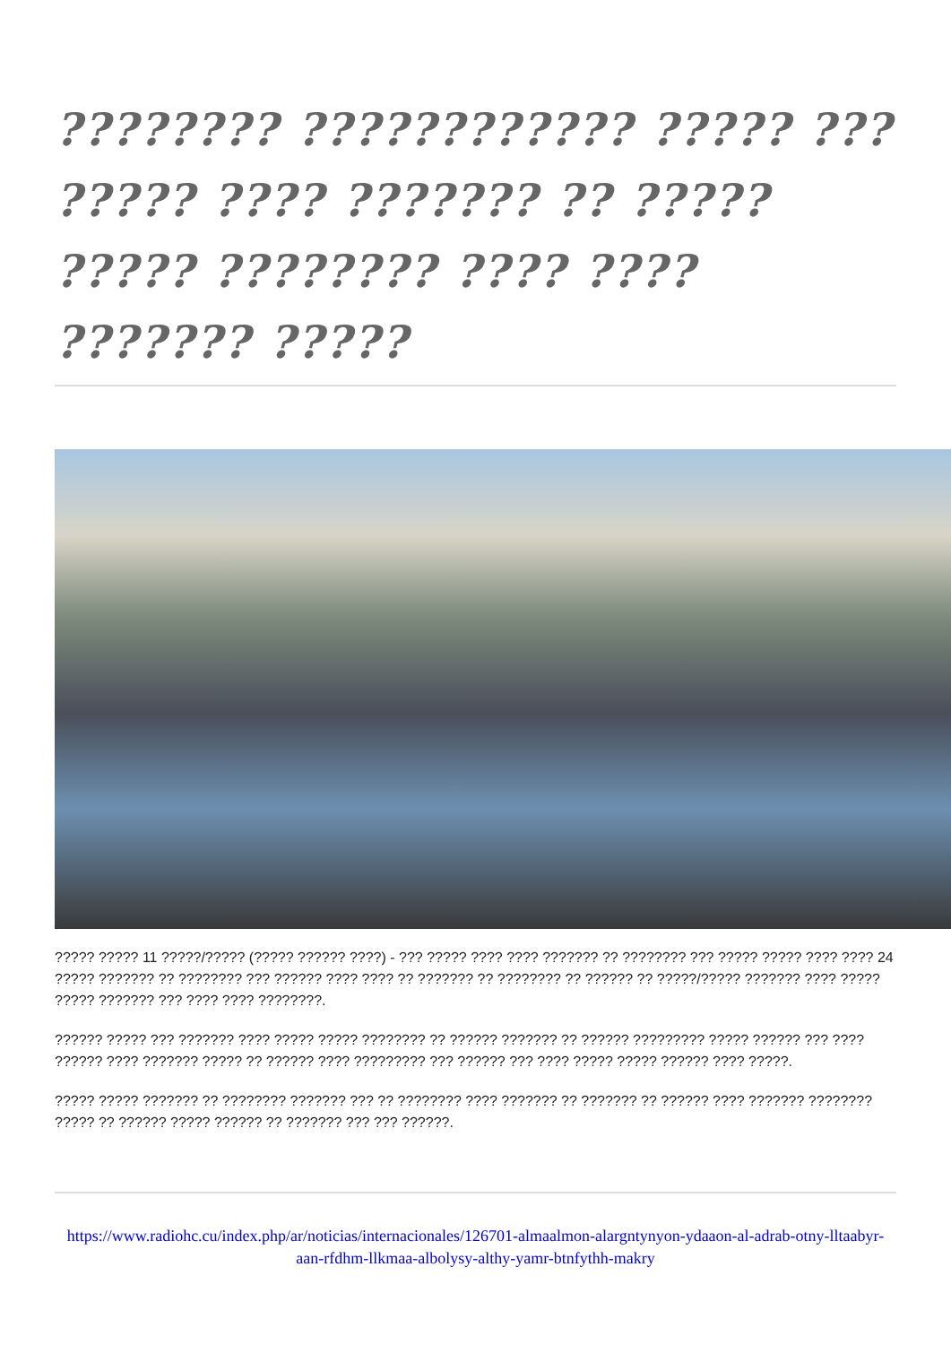???????? ???????????? ????? ??? ????? ???? ??????? ?? ????? ????? ???????? ???? ???? ??????? ?????
????? ????? 11 ?????/????? (????? ?????? ????) - ??? ????? ???? ???? ??????? ?? ???????? ??? ????? ????? ???? ???? 24 ????? ??????? ?? ???????? ??? ?????? ???? ???? ?? ??????? ?? ???????? ?? ?????? ?? ?????/????? ??????? ???? ????? ????? ??????? ??? ???? ???? ????????.
?????? ????? ??? ??????? ???? ????? ????? ???????? ?? ?????? ??????? ?? ?????? ????????? ????? ?????? ??? ???? ?????? ???? ??????? ????? ?? ?????? ???? ????????? ??? ?????? ??? ???? ????? ????? ?????? ???? ?????.
????? ????? ??????? ?? ???????? ??????? ??? ?? ???????? ???? ??????? ?? ??????? ?? ?????? ???? ??????? ???????? ????? ?? ?????? ????? ?????? ?? ??????? ??? ??? ??????.
https://www.radiohc.cu/index.php/ar/noticias/internacionales/126701-almaalmon-alargntynyon-ydaaon-al-adrab-otny-lltaabyr-aan-rfdhm-llkmaa-albolysy-althy-yamr-btnfythh-makry